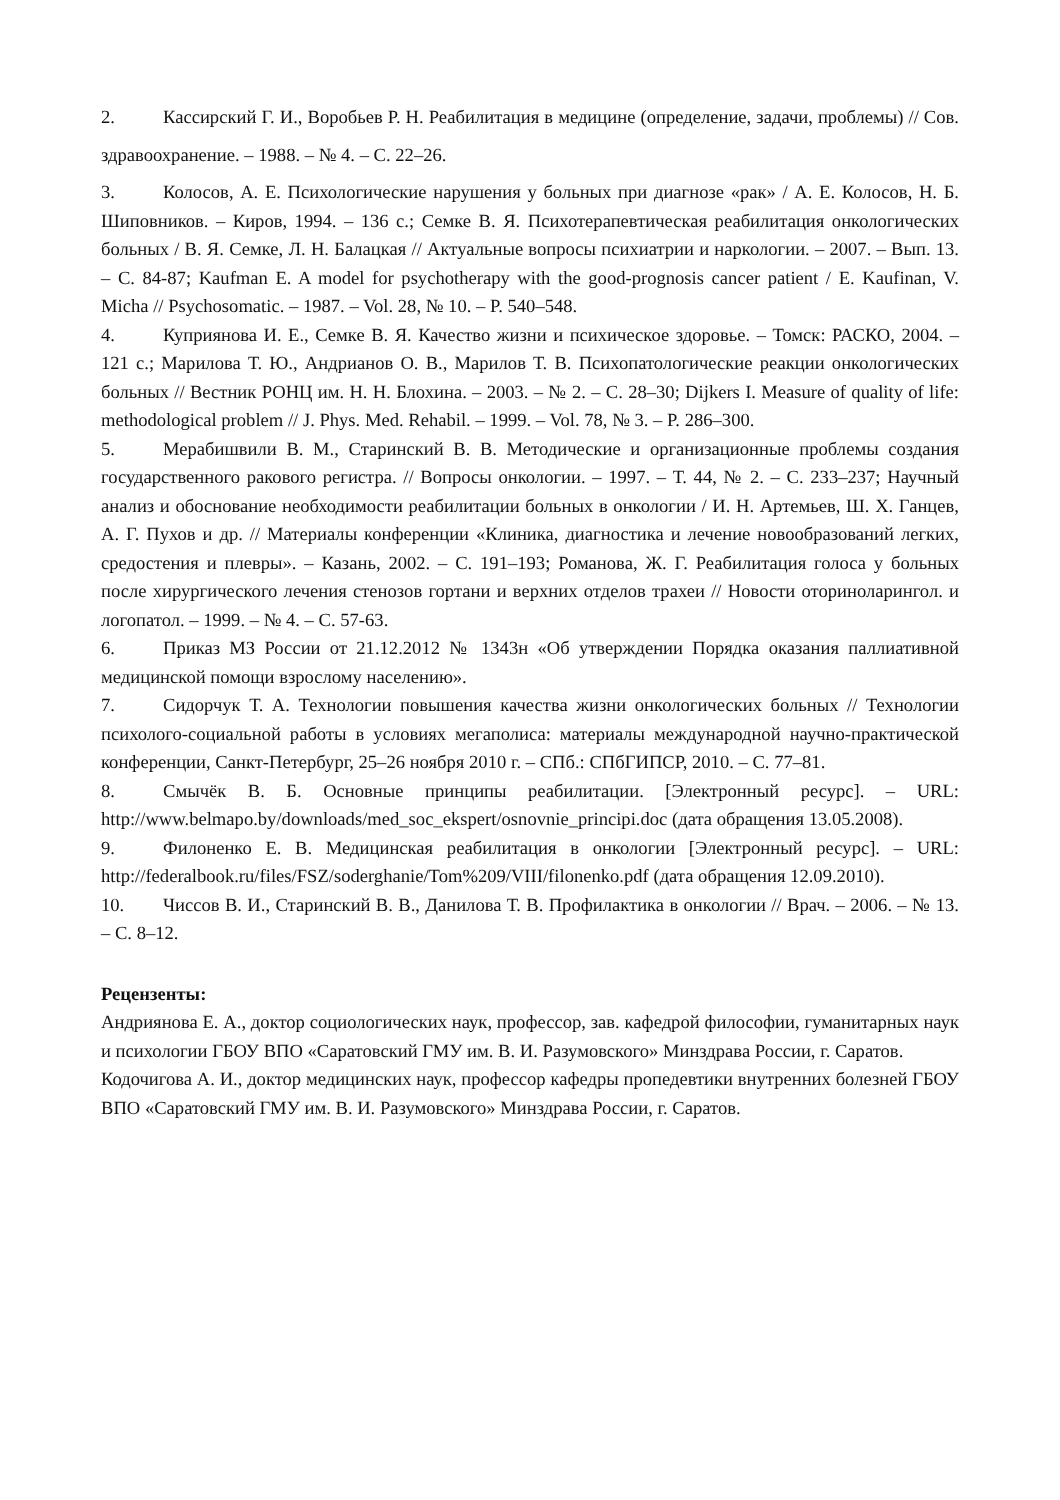2. Кассирский Г. И., Воробьев Р. Н. Реабилитация в медицине (определение, задачи, проблемы) // Сов. здравоохранение. – 1988. – № 4. – С. 22–26.
3. Колосов, А. Е. Психологические нарушения у больных при диагнозе «рак» / А. Е. Колосов, Н. Б. Шиповников. – Киров, 1994. – 136 с.; Семке В. Я. Психотерапевтическая реабилитация онкологических больных / В. Я. Семке, Л. Н. Балацкая // Актуальные вопросы психиатрии и наркологии. – 2007. – Вып. 13. – С. 84-87; Kaufman E. A model for psychotherapy with the good-prognosis cancer patient / E. Kaufinan, V. Micha // Psychosomatic. – 1987. – Vol. 28, № 10. – P. 540–548.
4. Куприянова И. Е., Семке В. Я. Качество жизни и психическое здоровье. – Томск: РАСКО, 2004. – 121 с.; Марилова Т. Ю., Андрианов О. В., Марилов Т. В. Психопатологические реакции онкологических больных // Вестник РОНЦ им. Н. Н. Блохина. – 2003. – № 2. – С. 28–30; Dijkers I. Measure of quality of life: methodological problem // J. Phys. Med. Rehabil. – 1999. – Vol. 78, № 3. – P. 286–300.
5. Мерабишвили В. М., Старинский В. В. Методические и организационные проблемы создания государственного ракового регистра. // Вопросы онкологии. – 1997. – Т. 44, № 2. – С. 233–237; Научный анализ и обоснование необходимости реабилитации больных в онкологии / И. Н. Артемьев, Ш. Х. Ганцев, А. Г. Пухов и др. // Материалы конференции «Клиника, диагностика и лечение новообразований легких, средостения и плевры». – Казань, 2002. – С. 191–193; Романова, Ж. Г. Реабилитация голоса у больных после хирургического лечения стенозов гортани и верхних отделов трахеи // Новости оториноларингол. и логопатол. – 1999. – № 4. – С. 57-63.
6. Приказ МЗ России от 21.12.2012 № 1343н «Об утверждении Порядка оказания паллиативной медицинской помощи взрослому населению».
7. Сидорчук Т. А. Технологии повышения качества жизни онкологических больных // Технологии психолого-социальной работы в условиях мегаполиса: материалы международной научно-практической конференции, Санкт-Петербург, 25–26 ноября 2010 г. – СПб.: СПбГИПСР, 2010. – С. 77–81.
8. Смычёк В. Б. Основные принципы реабилитации. [Электронный ресурс]. – URL: http://www.belmapo.by/downloads/med_soc_ekspert/osnovnie_principi.doc (дата обращения 13.05.2008).
9. Филоненко Е. В. Медицинская реабилитация в онкологии [Электронный ресурс]. – URL: http://federalbook.ru/files/FSZ/soderghanie/Tom%209/VIII/filonenko.pdf (дата обращения 12.09.2010).
10. Чиссов В. И., Старинский В. В., Данилова Т. В. Профилактика в онкологии // Врач. – 2006. – № 13. – С. 8–12.
Рецензенты:
Андриянова Е. А., доктор социологических наук, профессор, зав. кафедрой философии, гуманитарных наук и психологии ГБОУ ВПО «Саратовский ГМУ им. В. И. Разумовского» Минздрава России, г. Саратов.
Кодочигова А. И., доктор медицинских наук, профессор кафедры пропедевтики внутренних болезней ГБОУ ВПО «Саратовский ГМУ им. В. И. Разумовского» Минздрава России, г. Саратов.